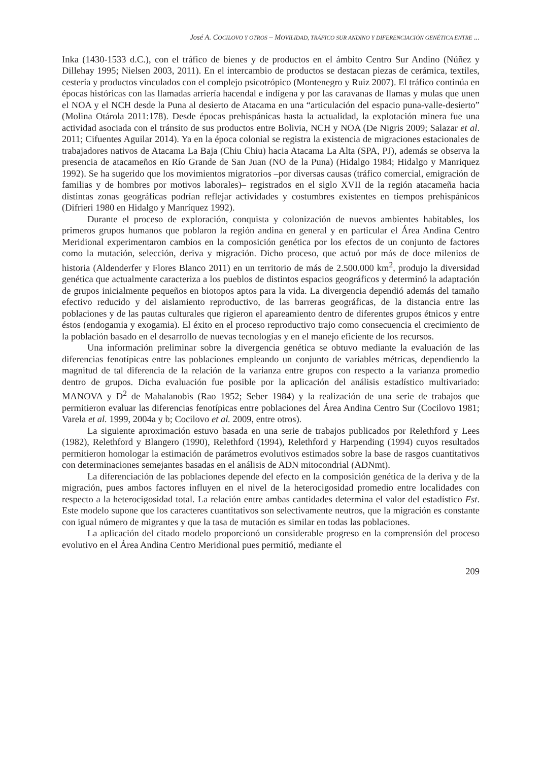José A. COCILOVO Y OTROS – MOVILIDAD, TRÁFICO SUR ANDINO Y DIFERENCIACIÓN GENÉTICA ENTRE ...
Inka (1430-1533 d.C.), con el tráfico de bienes y de productos en el ámbito Centro Sur Andino (Núñez y Dillehay 1995; Nielsen 2003, 2011). En el intercambio de productos se destacan piezas de cerámica, textiles, cestería y productos vinculados con el complejo psicotrópico (Montenegro y Ruiz 2007). El tráfico continúa en épocas históricas con las llamadas arriería hacendal e indígena y por las caravanas de llamas y mulas que unen el NOA y el NCH desde la Puna al desierto de Atacama en una “articulación del espacio puna-valle-desierto” (Molina Otárola 2011:178). Desde épocas prehispánicas hasta la actualidad, la explotación minera fue una actividad asociada con el tránsito de sus productos entre Bolivia, NCH y NOA (De Nigris 2009; Salazar et al. 2011; Cifuentes Aguilar 2014). Ya en la época colonial se registra la existencia de migraciones estacionales de trabajadores nativos de Atacama La Baja (Chiu Chiu) hacia Atacama La Alta (SPA, PJ), además se observa la presencia de atacameños en Río Grande de San Juan (NO de la Puna) (Hidalgo 1984; Hidalgo y Manriquez 1992). Se ha sugerido que los movimientos migratorios –por diversas causas (tráfico comercial, emigración de familias y de hombres por motivos laborales)– registrados en el siglo XVII de la región atacameña hacia distintas zonas geográficas podrían reflejar actividades y costumbres existentes en tiempos prehispánicos (Difrieri 1980 en Hidalgo y Manríquez 1992).
Durante el proceso de exploración, conquista y colonización de nuevos ambientes habitables, los primeros grupos humanos que poblaron la región andina en general y en particular el Área Andina Centro Meridional experimentaron cambios en la composición genética por los efectos de un conjunto de factores como la mutación, selección, deriva y migración. Dicho proceso, que actuó por más de doce milenios de historia (Aldenderfer y Flores Blanco 2011) en un territorio de más de 2.500.000 km<sup>2</sup>, produjo la diversidad genética que actualmente caracteriza a los pueblos de distintos espacios geográficos y determinó la adaptación de grupos inicialmente pequeños en biotopos aptos para la vida. La divergencia dependió además del tamaño efectivo reducido y del aislamiento reproductivo, de las barreras geográficas, de la distancia entre las poblaciones y de las pautas culturales que rigieron el apareamiento dentro de diferentes grupos étnicos y entre éstos (endogamia y exogamia). El éxito en el proceso reproductivo trajo como consecuencia el crecimiento de la población basado en el desarrollo de nuevas tecnologías y en el manejo eficiente de los recursos.
Una información preliminar sobre la divergencia genética se obtuvo mediante la evaluación de las diferencias fenotípicas entre las poblaciones empleando un conjunto de variables métricas, dependiendo la magnitud de tal diferencia de la relación de la varianza entre grupos con respecto a la varianza promedio dentro de grupos. Dicha evaluación fue posible por la aplicación del análisis estadístico multivariado: MANOVA y D<sup>2</sup> de Mahalanobis (Rao 1952; Seber 1984) y la realización de una serie de trabajos que permitieron evaluar las diferencias fenotípicas entre poblaciones del Área Andina Centro Sur (Cocilovo 1981; Varela et al. 1999, 2004a y b; Cocilovo et al. 2009, entre otros).
La siguiente aproximación estuvo basada en una serie de trabajos publicados por Relethford y Lees (1982), Relethford y Blangero (1990), Relethford (1994), Relethford y Harpending (1994) cuyos resultados permitieron homologar la estimación de parámetros evolutivos estimados sobre la base de rasgos cuantitativos con determinaciones semejantes basadas en el análisis de ADN mitocondrial (ADNmt).
La diferenciación de las poblaciones depende del efecto en la composición genética de la deriva y de la migración, pues ambos factores influyen en el nivel de la heterocigosidad promedio entre localidades con respecto a la heterocigosidad total. La relación entre ambas cantidades determina el valor del estadístico Fst. Este modelo supone que los caracteres cuantitativos son selectivamente neutros, que la migración es constante con igual número de migrantes y que la tasa de mutación es similar en todas las poblaciones.
La aplicación del citado modelo proporcionó un considerable progreso en la comprensión del proceso evolutivo en el Área Andina Centro Meridional pues permitió, mediante el
209